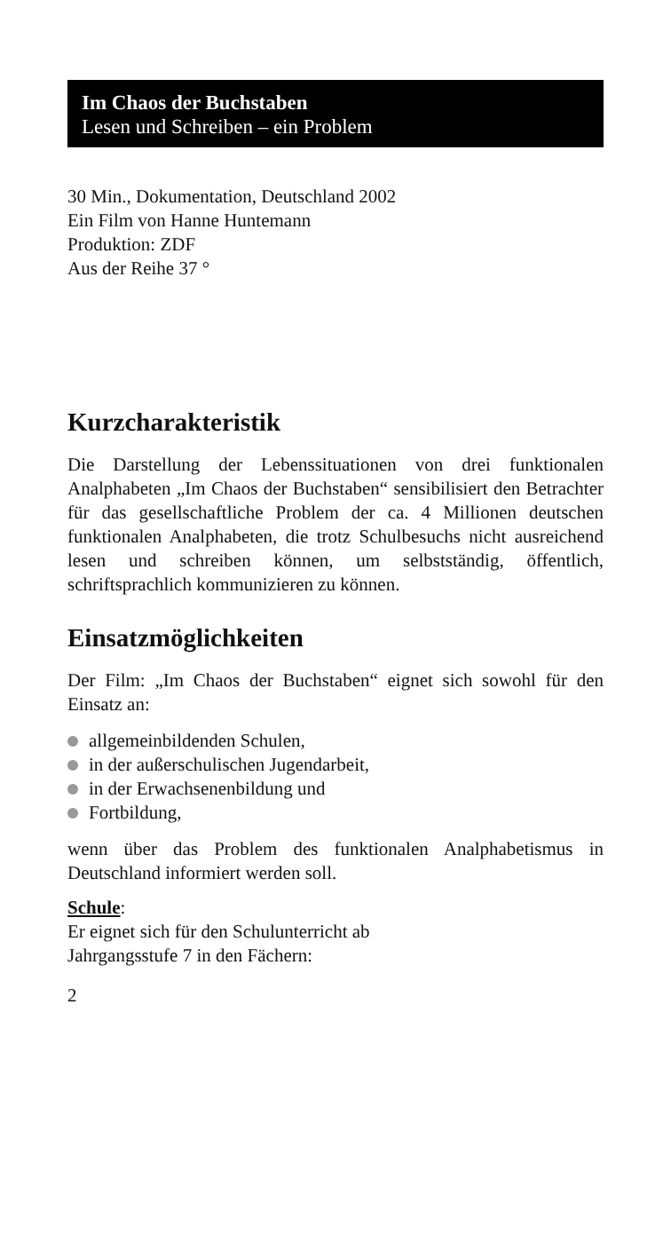Im Chaos der Buchstaben
Lesen und Schreiben – ein Problem
30 Min., Dokumentation, Deutschland 2002
Ein Film von Hanne Huntemann
Produktion: ZDF
Aus der Reihe 37 °
Kurzcharakteristik
Die Darstellung der Lebenssituationen von drei funktionalen Analphabeten „Im Chaos der Buchstaben“ sensibilisiert den Betrachter für das gesellschaftliche Problem der ca. 4 Millionen deutschen funktionalen Analphabeten, die trotz Schulbesuchs nicht ausreichend lesen und schreiben können, um selbstständig, öffentlich, schriftsprachlich kommunizieren zu können.
Einsatzmöglichkeiten
Der Film: „Im Chaos der Buchstaben“ eignet sich sowohl für den Einsatz an:
allgemeinbildenden Schulen,
in der außerschulischen Jugendarbeit,
in der Erwachsenenbildung und
Fortbildung,
wenn über das Problem des funktionalen Analphabetismus in Deutschland informiert werden soll.
Schule:
Er eignet sich für den Schulunterricht ab
Jahrgangsstufe 7 in den Fächern:
2